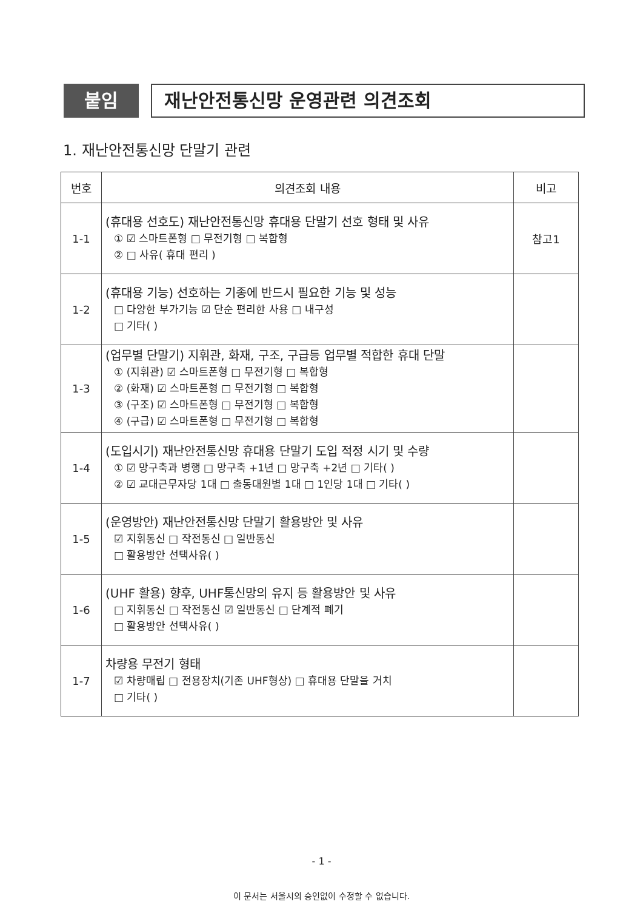붙임
재난안전통신망 운영관련 의견조회
1. 재난안전통신망 단말기 관련
| 번호 | 의견조회 내용 | 비고 |
| --- | --- | --- |
| 1-1 | (휴대용 선호도) 재난안전통신망 휴대용 단말기 선호 형태 및 사유 ① ☑ 스마트폰형 □ 무전기형 □ 복합형 ② □ 사유( 휴대 편리 ) | 참고1 |
| 1-2 | (휴대용 기능) 선호하는 기종에 반드시 필요한 기능 및 성능 □ 다양한 부가기능 ☑ 단순 편리한 사용 □ 내구성 □ 기타( ) | |
| 1-3 | (업무별 단말기) 지휘관, 화재, 구조, 구급등 업무별 적합한 휴대 단말 ① (지휘관) ☑ 스마트폰형 □ 무전기형 □ 복합형 ② (화재) ☑ 스마트폰형 □ 무전기형 □ 복합형 ③ (구조) ☑ 스마트폰형 □ 무전기형 □ 복합형 ④ (구급) ☑ 스마트폰형 □ 무전기형 □ 복합형 | |
| 1-4 | (도입시기) 재난안전통신망 휴대용 단말기 도입 적정 시기 및 수량 ① ☑ 망구축과 병행 □ 망구축 +1년 □ 망구축 +2년 □ 기타( ) ② ☑ 교대근무자당 1대 □ 출동대원별 1대 □ 1인당 1대 □ 기타( ) | |
| 1-5 | (운영방안) 재난안전통신망 단말기 활용방안 및 사유 ☑ 지휘통신 □ 작전통신 □ 일반통신 □ 활용방안 선택사유( ) | |
| 1-6 | (UHF 활용) 향후, UHF통신망의 유지 등 활용방안 및 사유 □ 지휘통신 □ 작전통신 ☑ 일반통신 □ 단계적 폐기 □ 활용방안 선택사유( ) | |
| 1-7 | 차량용 무전기 형태 ☑ 차량매립 □ 전용장치(기존 UHF형상) □ 휴대용 단말을 거치 □ 기타( ) | |
- 1 -
이 문서는 서울시의 승인없이 수정할 수 없습니다.